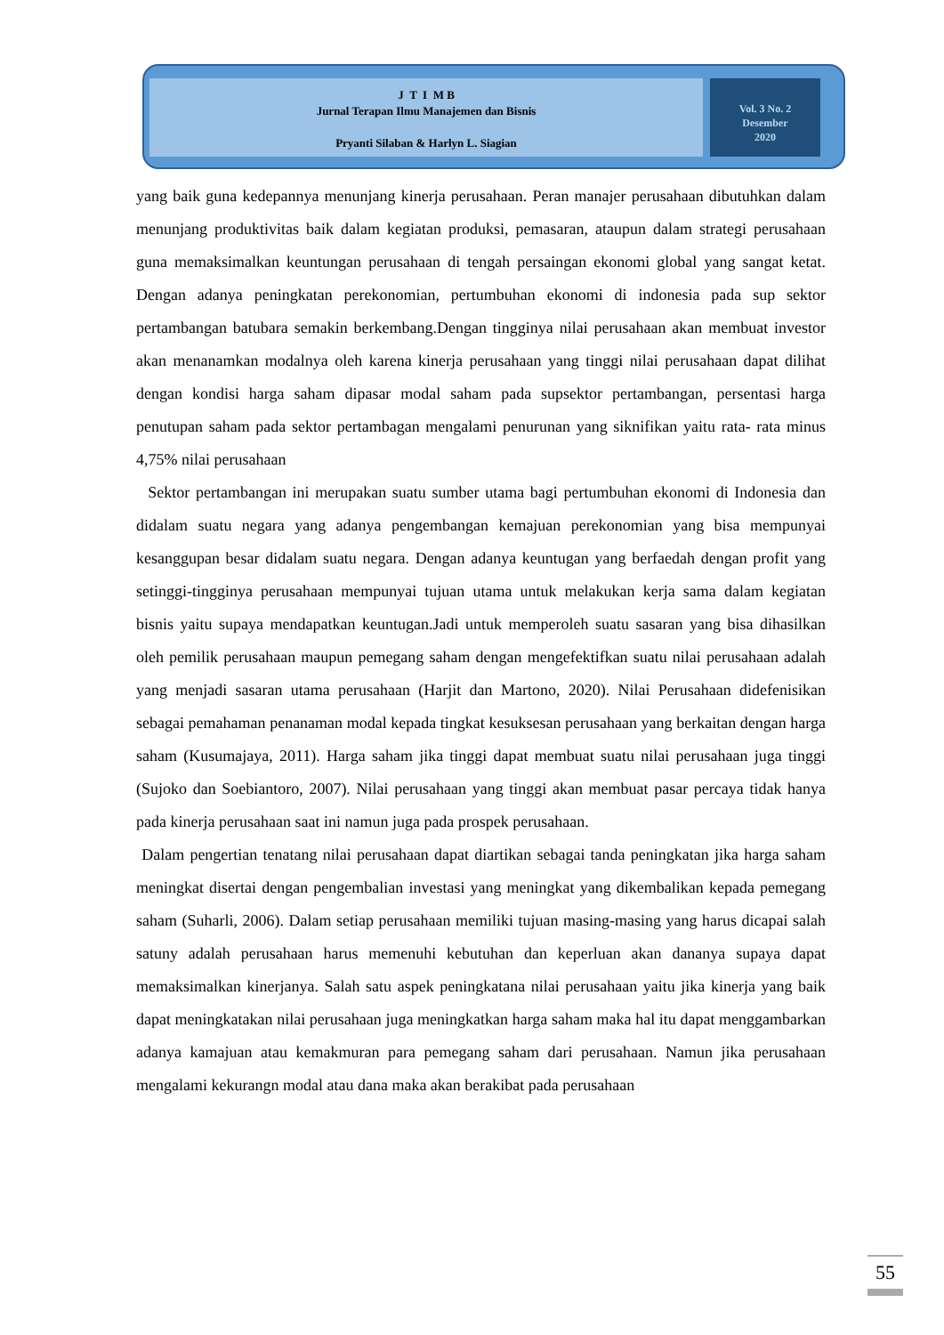J T I M B
Jurnal Terapan Ilmu Manajemen dan Bisnis
Pryanti Silaban & Harlyn L. Siagian
Vol. 3 No. 2
Desember
2020
yang baik guna kedepannya menunjang kinerja perusahaan. Peran manajer perusahaan dibutuhkan dalam menunjang produktivitas baik dalam kegiatan produksi, pemasaran, ataupun dalam strategi perusahaan guna memaksimalkan keuntungan perusahaan di tengah persaingan ekonomi global yang sangat ketat. Dengan adanya peningkatan perekonomian, pertumbuhan ekonomi di indonesia pada sup sektor pertambangan batubara semakin berkembang.Dengan tingginya nilai perusahaan akan membuat investor akan menanamkan modalnya oleh karena kinerja perusahaan yang tinggi nilai perusahaan dapat dilihat dengan kondisi harga saham dipasar modal saham pada supsektor pertambangan, persentasi harga penutupan saham pada sektor pertambagan mengalami penurunan yang siknifikan yaitu rata- rata minus 4,75% nilai perusahaan
Sektor pertambangan ini merupakan suatu sumber utama bagi pertumbuhan ekonomi di Indonesia dan didalam suatu negara yang adanya pengembangan kemajuan perekonomian yang bisa mempunyai kesanggupan besar didalam suatu negara. Dengan adanya keuntugan yang berfaedah dengan profit yang setinggi-tingginya perusahaan mempunyai tujuan utama untuk melakukan kerja sama dalam kegiatan bisnis yaitu supaya mendapatkan keuntugan.Jadi untuk memperoleh suatu sasaran yang bisa dihasilkan oleh pemilik perusahaan maupun pemegang saham dengan mengefektifkan suatu nilai perusahaan adalah yang menjadi sasaran utama perusahaan (Harjit dan Martono, 2020). Nilai Perusahaan didefenisikan sebagai pemahaman penanaman modal kepada tingkat kesuksesan perusahaan yang berkaitan dengan harga saham (Kusumajaya, 2011). Harga saham jika tinggi dapat membuat suatu nilai perusahaan juga tinggi (Sujoko dan Soebiantoro, 2007). Nilai perusahaan yang tinggi akan membuat pasar percaya tidak hanya pada kinerja perusahaan saat ini namun juga pada prospek perusahaan.
Dalam pengertian tenatang nilai perusahaan dapat diartikan sebagai tanda peningkatan jika harga saham meningkat disertai dengan pengembalian investasi yang meningkat yang dikembalikan kepada pemegang saham (Suharli, 2006). Dalam setiap perusahaan memiliki tujuan masing-masing yang harus dicapai salah satuny adalah perusahaan harus memenuhi kebutuhan dan keperluan akan dananya supaya dapat memaksimalkan kinerjanya. Salah satu aspek peningkatana nilai perusahaan yaitu jika kinerja yang baik dapat meningkatakan nilai perusahaan juga meningkatkan harga saham maka hal itu dapat menggambarkan adanya kamajuan atau kemakmuran para pemegang saham dari perusahaan. Namun jika perusahaan mengalami kekurangn modal atau dana maka akan berakibat pada perusahaan
55